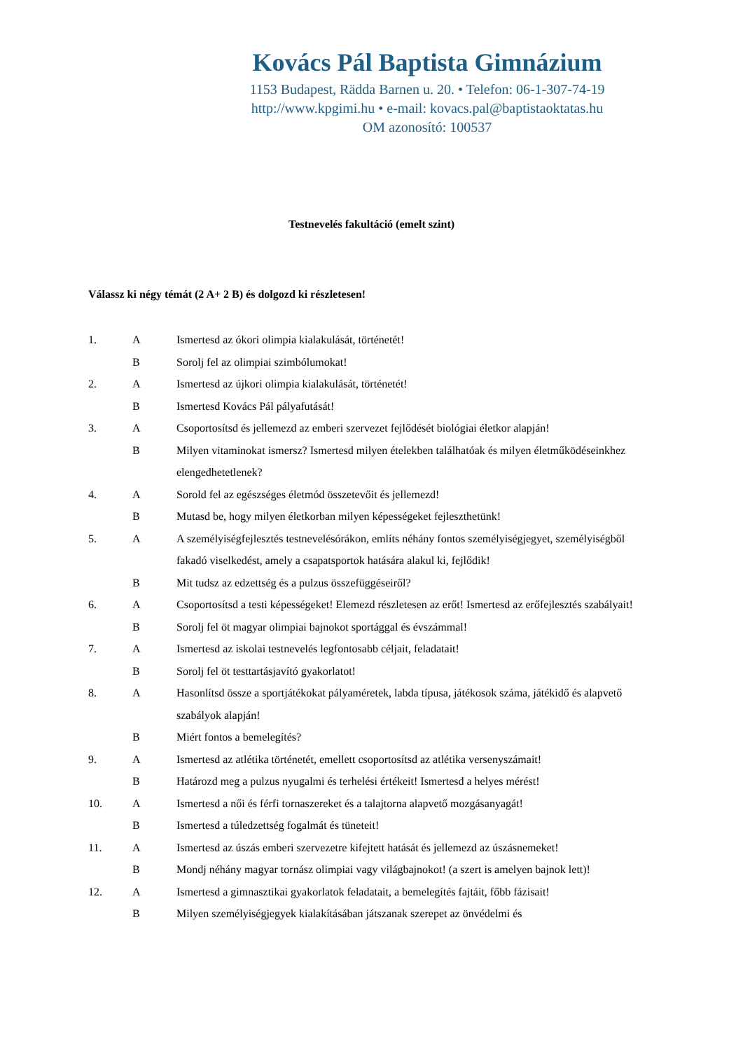Kovács Pál Baptista Gimnázium
1153 Budapest, Rädda Barnen u. 20. • Telefon: 06-1-307-74-19
http://www.kpgimi.hu • e-mail: kovacs.pal@baptistaoktatas.hu
OM azonosító: 100537
Testnevelés fakultáció (emelt szint)
Válassz ki négy témát (2 A+ 2 B) és dolgozd ki részletesen!
| 1. | A | Ismertesd az ókori olimpia kialakulását, történetét! |
| | B | Sorolj fel az olimpiai szimbólumokat! |
| 2. | A | Ismertesd az újkori olimpia kialakulását, történetét! |
| | B | Ismertesd Kovács Pál pályafutását! |
| 3. | A | Csoportosítsd és jellemezd az emberi szervezet fejlődését biológiai életkor alapján! |
| | B | Milyen vitaminokat ismersz? Ismertesd milyen ételekben találhatóak és milyen életműködéseinkhez elengedhetetlenek? |
| 4. | A | Sorold fel az egészséges életmód összetevőit és jellemezd! |
| | B | Mutasd be, hogy milyen életkorban milyen képességeket fejleszthetünk! |
| 5. | A | A személyiségfejlesztés testnevelésórákon, említs néhány fontos személyiségjegyet, személyiségből fakadó viselkedést, amely a csapatsportok hatására alakul ki, fejlődik! |
| | B | Mit tudsz az edzettség és a pulzus összefüggéseiről? |
| 6. | A | Csoportosítsd a testi képességeket! Elemezd részletesen az erőt! Ismertesd az erőfejlesztés szabályait! |
| | B | Sorolj fel öt magyar olimpiai bajnokot sportággal és évszámmal! |
| 7. | A | Ismertesd az iskolai testnevelés legfontosabb céljait, feladatait! |
| | B | Sorolj fel öt testtartásjavító gyakorlatot! |
| 8. | A | Hasonlítsd össze a sportjátékokat pályaméretek, labda típusa, játékosok száma, játékidő és alapvető szabályok alapján! |
| | B | Miért fontos a bemelegítés? |
| 9. | A | Ismertesd az atlétika történetét, emellett csoportosítsd az atlétika versenyszámait! |
| | B | Határozd meg a pulzus nyugalmi és terhelési értékeit! Ismertesd a helyes mérést! |
| 10. | A | Ismertesd a női és férfi tornaszereket és a talajtorna alapvető mozgásanyagát! |
| | B | Ismertesd a túledzettség fogalmát és tüneteit! |
| 11. | A | Ismertesd az úszás emberi szervezetre kifejtett hatását és jellemezd az úszásnemeket! |
| | B | Mondj néhány magyar tornász olimpiai vagy világbajnokot! (a szert is amelyen bajnok lett)! |
| 12. | A | Ismertesd a gimnasztikai gyakorlatok feladatait, a bemelegítés fajtáit, főbb fázisait! |
| | B | Milyen személyiségjegyek kialakításában játszanak szerepet az önvédelmi és |